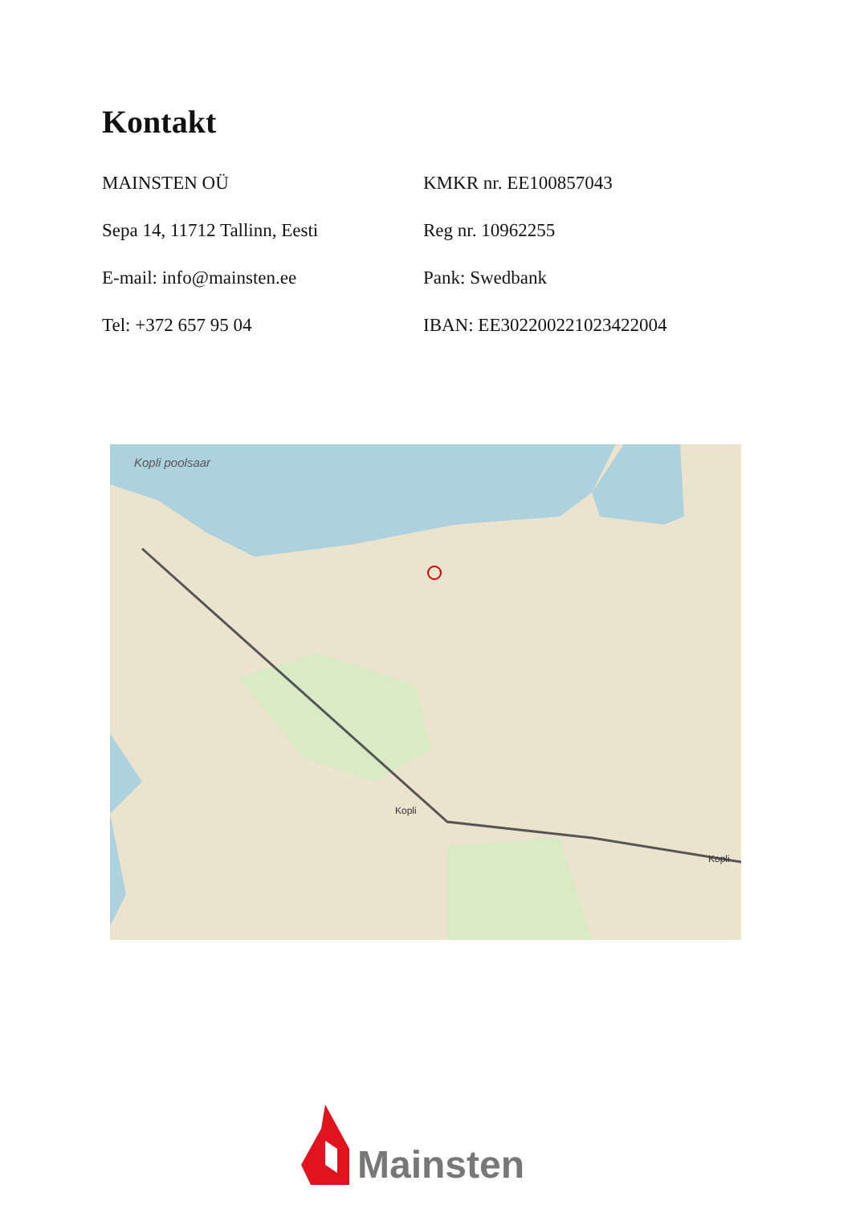Kontakt
MAINSTEN OÜ
Sepa 14, 11712 Tallinn, Eesti
E-mail: info@mainsten.ee
Tel: +372 657 95 04
KMKR nr. EE100857043
Reg nr. 10962255
Pank: Swedbank
IBAN: EE302200221023422004
Kopli poolsaar
Kopli
Kopli
Mainsten